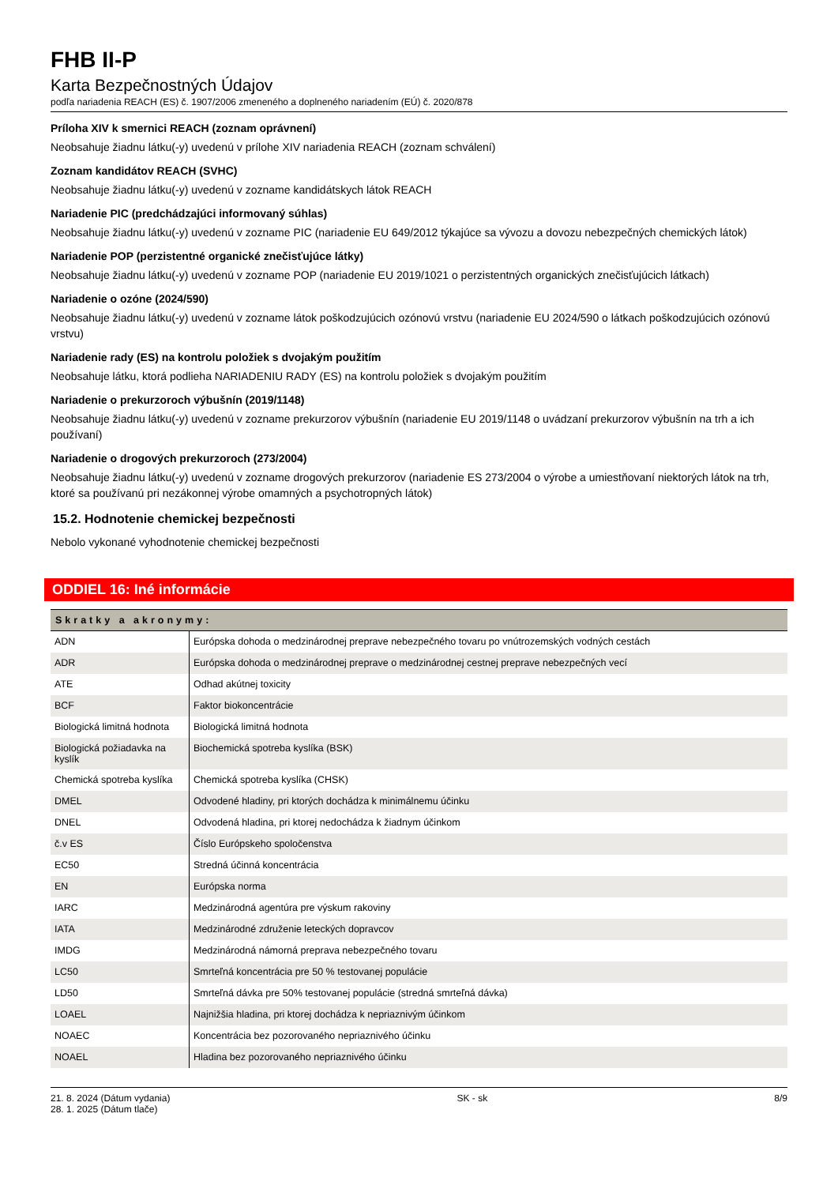FHB II-P
Karta Bezpečnostných Údajov
podľa nariadenia REACH (ES) č. 1907/2006 zmeneného a doplneného nariadením (EÚ) č. 2020/878
Príloha XIV k smernici REACH (zoznam oprávnení)
Neobsahuje žiadnu látku(-y) uvedenú v prílohe XIV nariadenia REACH (zoznam schválení)
Zoznam kandidátov REACH (SVHC)
Neobsahuje žiadnu látku(-y) uvedenú v zozname kandidátskych látok REACH
Nariadenie PIC (predchádzajúci informovaný súhlas)
Neobsahuje žiadnu látku(-y) uvedenú v zozname PIC (nariadenie EU 649/2012 týkajúce sa vývozu a dovozu nebezpečných chemických látok)
Nariadenie POP (perzistentné organické znečisťujúce látky)
Neobsahuje žiadnu látku(-y) uvedenú v zozname POP (nariadenie EU 2019/1021 o perzistentných organických znečisťujúcich látkach)
Nariadenie o ozóne (2024/590)
Neobsahuje žiadnu látku(-y) uvedenú v zozname látok poškodzujúcich ozónovú vrstvu (nariadenie EU 2024/590 o látkach poškodzujúcich ozónovú vrstvu)
Nariadenie rady (ES) na kontrolu položiek s dvojakým použitím
Neobsahuje látku, ktorá podlieha NARIADENIU RADY (ES) na kontrolu položiek s dvojakým použitím
Nariadenie o prekurzoroch výbušnín (2019/1148)
Neobsahuje žiadnu látku(-y) uvedenú v zozname prekurzorov výbušnín (nariadenie EU 2019/1148 o uvádzaní prekurzorov výbušnín na trh a ich používaní)
Nariadenie o drogových prekurzoroch (273/2004)
Neobsahuje žiadnu látku(-y) uvedenú v zozname drogových prekurzorov (nariadenie ES 273/2004 o výrobe a umiestňovaní niektorých látok na trh, ktoré sa používanú pri nezákonnej výrobe omamných a psychotropných látok)
15.2. Hodnotenie chemickej bezpečnosti
Nebolo vykonané vyhodnotenie chemickej bezpečnosti
ODDIEL 16: Iné informácie
| Skratky a akronymy: | |
| --- | --- |
| ADN | Európska dohoda o medzinárodnej preprave nebezpečného tovaru po vnútrozemských vodných cestách |
| ADR | Európska dohoda o medzinárodnej preprave o medzinárodnej cestnej preprave nebezpečných vecí |
| ATE | Odhad akútnej toxicity |
| BCF | Faktor biokoncentrácie |
| Biologická limitná hodnota | Biologická limitná hodnota |
| Biologická požiadavka na kyslík | Biochemická spotreba kyslíka (BSK) |
| Chemická spotreba kyslíka | Chemická spotreba kyslíka (CHSK) |
| DMEL | Odvodené hladiny, pri ktorých dochádza k minimálnemu účinku |
| DNEL | Odvodená hladina, pri ktorej nedochádza k žiadnym účinkom |
| č.v ES | Číslo Európskeho spoločenstva |
| EC50 | Stredná účinná koncentrácia |
| EN | Európska norma |
| IARC | Medzinárodná agentúra pre výskum rakoviny |
| IATA | Medzinárodné združenie leteckých dopravcov |
| IMDG | Medzinárodná námorná preprava nebezpečného tovaru |
| LC50 | Smrteľná koncentrácia pre 50 % testovanej populácie |
| LD50 | Smrteľná dávka pre 50% testovanej populácie (stredná smrteľná dávka) |
| LOAEL | Najnižšia hladina, pri ktorej dochádza k nepriaznivým účinkom |
| NOAEC | Koncentrácia bez pozorovaného nepriaznivého účinku |
| NOAEL | Hladina bez pozorovaného nepriaznivého účinku |
21. 8. 2024 (Dátum vydania)
28. 1. 2025 (Dátum tlače)
SK - sk 8/9